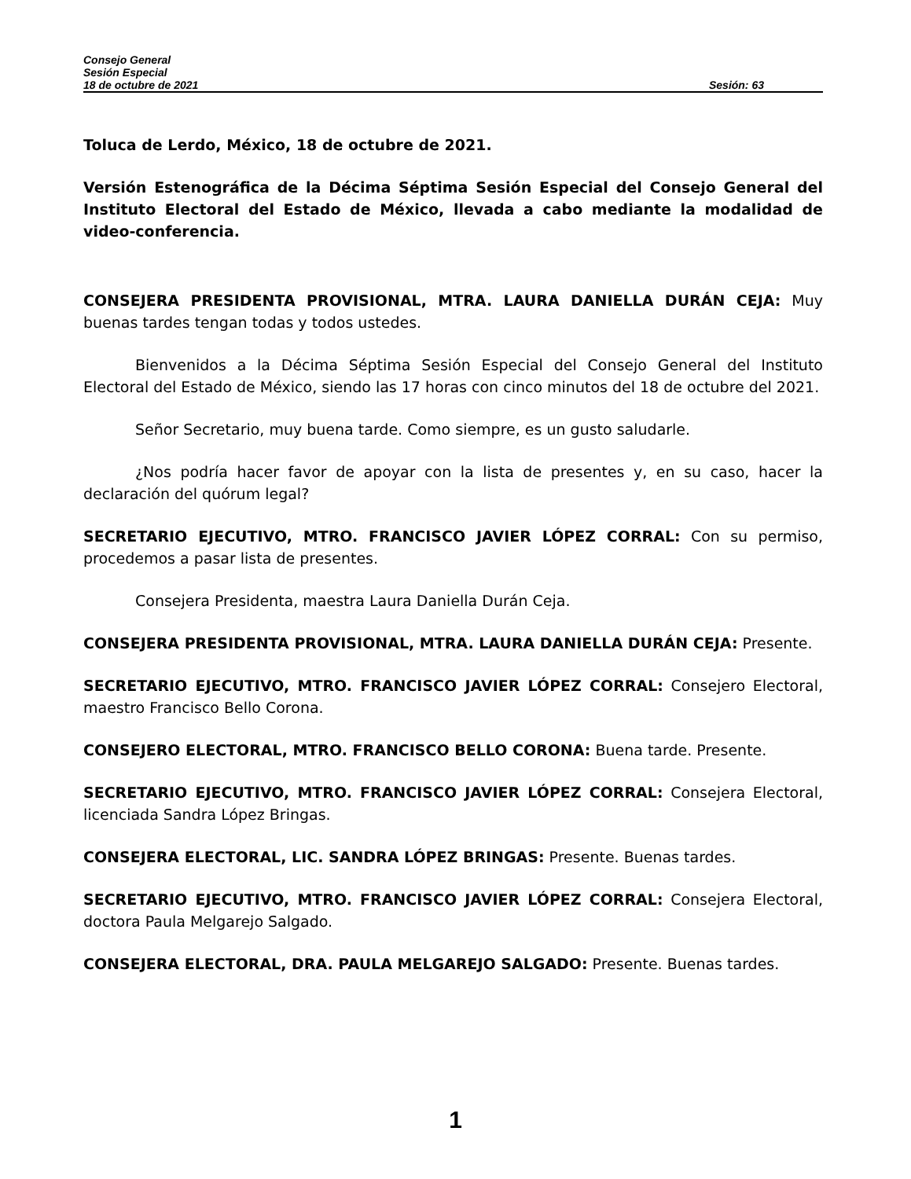Consejo General
Sesión Especial
18 de octubre de 2021 Sesión: 63
Toluca de Lerdo, México, 18 de octubre de 2021.
Versión Estenográfica de la Décima Séptima Sesión Especial del Consejo General del Instituto Electoral del Estado de México, llevada a cabo mediante la modalidad de video-conferencia.
CONSEJERA PRESIDENTA PROVISIONAL, MTRA. LAURA DANIELLA DURÁN CEJA: Muy buenas tardes tengan todas y todos ustedes.
Bienvenidos a la Décima Séptima Sesión Especial del Consejo General del Instituto Electoral del Estado de México, siendo las 17 horas con cinco minutos del 18 de octubre del 2021.
Señor Secretario, muy buena tarde. Como siempre, es un gusto saludarle.
¿Nos podría hacer favor de apoyar con la lista de presentes y, en su caso, hacer la declaración del quórum legal?
SECRETARIO EJECUTIVO, MTRO. FRANCISCO JAVIER LÓPEZ CORRAL: Con su permiso, procedemos a pasar lista de presentes.
Consejera Presidenta, maestra Laura Daniella Durán Ceja.
CONSEJERA PRESIDENTA PROVISIONAL, MTRA. LAURA DANIELLA DURÁN CEJA: Presente.
SECRETARIO EJECUTIVO, MTRO. FRANCISCO JAVIER LÓPEZ CORRAL: Consejero Electoral, maestro Francisco Bello Corona.
CONSEJERO ELECTORAL, MTRO. FRANCISCO BELLO CORONA: Buena tarde. Presente.
SECRETARIO EJECUTIVO, MTRO. FRANCISCO JAVIER LÓPEZ CORRAL: Consejera Electoral, licenciada Sandra López Bringas.
CONSEJERA ELECTORAL, LIC. SANDRA LÓPEZ BRINGAS: Presente. Buenas tardes.
SECRETARIO EJECUTIVO, MTRO. FRANCISCO JAVIER LÓPEZ CORRAL: Consejera Electoral, doctora Paula Melgarejo Salgado.
CONSEJERA ELECTORAL, DRA. PAULA MELGAREJO SALGADO: Presente. Buenas tardes.
1